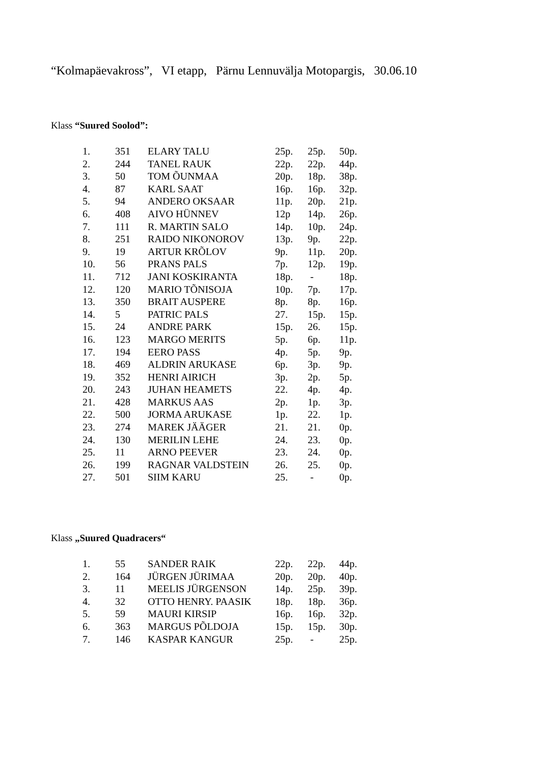“Kolmapäevakross”, VI etapp, Pärnu Lennuvälja Motopargis, 30.06.10
Klass “Suured Soolod”:
| 1. | 351 | ELARY TALU | 25p. | 25p. | 50p. |
| 2. | 244 | TANEL RAUK | 22p. | 22p. | 44p. |
| 3. | 50 | TOM ÕUNMAA | 20p. | 18p. | 38p. |
| 4. | 87 | KARL SAAT | 16p. | 16p. | 32p. |
| 5. | 94 | ANDERO OKSAAR | 11p. | 20p. | 21p. |
| 6. | 408 | AIVO HÜNNEV | 12p | 14p. | 26p. |
| 7. | 111 | R. MARTIN SALO | 14p. | 10p. | 24p. |
| 8. | 251 | RAIDO NIKONOROV | 13p. | 9p. | 22p. |
| 9. | 19 | ARTUR KRÕLOV | 9p. | 11p. | 20p. |
| 10. | 56 | PRANS PALS | 7p. | 12p. | 19p. |
| 11. | 712 | JANI KOSKIRANTA | 18p. | - | 18p. |
| 12. | 120 | MARIO TÕNISOJA | 10p. | 7p. | 17p. |
| 13. | 350 | BRAIT AUSPERE | 8p. | 8p. | 16p. |
| 14. | 5 | PATRIC PALS | 27. | 15p. | 15p. |
| 15. | 24 | ANDRE PARK | 15p. | 26. | 15p. |
| 16. | 123 | MARGO MERITS | 5p. | 6p. | 11p. |
| 17. | 194 | EERO PASS | 4p. | 5p. | 9p. |
| 18. | 469 | ALDRIN ARUKASE | 6p. | 3p. | 9p. |
| 19. | 352 | HENRI AIRICH | 3p. | 2p. | 5p. |
| 20. | 243 | JUHAN HEAMETS | 22. | 4p. | 4p. |
| 21. | 428 | MARKUS AAS | 2p. | 1p. | 3p. |
| 22. | 500 | JORMA ARUKASE | 1p. | 22. | 1p. |
| 23. | 274 | MAREK JÄÄGER | 21. | 21. | 0p. |
| 24. | 130 | MERILIN LEHE | 24. | 23. | 0p. |
| 25. | 11 | ARNO PEEVER | 23. | 24. | 0p. |
| 26. | 199 | RAGNAR VALDSTEIN | 26. | 25. | 0p. |
| 27. | 501 | SIIM KARU | 25. | - | 0p. |
Klass „Suured Quadracers“
| 1. | 55 | SANDER RAIK | 22p. | 22p. | 44p. |
| 2. | 164 | JÜRGEN JÜRIMAA | 20p. | 20p. | 40p. |
| 3. | 11 | MEELIS JÜRGENSON | 14p. | 25p. | 39p. |
| 4. | 32 | OTTO HENRY. PAASIK | 18p. | 18p. | 36p. |
| 5. | 59 | MAURI KIRSIP | 16p. | 16p. | 32p. |
| 6. | 363 | MARGUS PÕLDOJA | 15p. | 15p. | 30p. |
| 7. | 146 | KASPAR KANGUR | 25p. | - | 25p. |